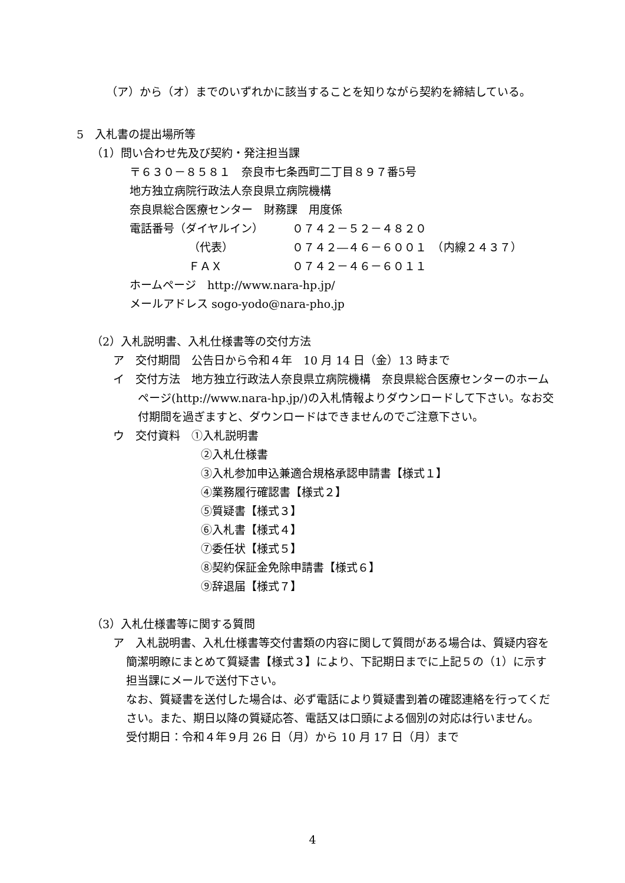（ア）から（オ）までのいずれかに該当することを知りながら契約を締結している。
5　入札書の提出場所等
（1）問い合わせ先及び契約・発注担当課
〒６３０－８５８１　奈良市七条西町二丁目８９７番5号
地方独立病院行政法人奈良県立病院機構
奈良県総合医療センター　財務課　用度係
電話番号（ダイヤルイン） ０７４２－５２－４８２０
（代表） ０７４２―４６－６００１　（内線２４３７）
ＦＡＸ ０７４２－４６－６０１１
ホームページ　http://www.nara-hp.jp/
メールアドレス sogo-yodo@nara-pho.jp
（2）入札説明書、入札仕様書等の交付方法
ア　交付期間　公告日から令和４年　10 月 14 日（金）13 時まで
イ　交付方法　地方独立行政法人奈良県立病院機構　奈良県総合医療センターのホームページ(http://www.nara-hp.jp/)の入札情報よりダウンロードして下さい。なお交付期間を過ぎますと、ダウンロードはできませんのでご注意下さい。
ウ　交付資料　①入札説明書
②入札仕様書
③入札参加申込兼適合規格承認申請書【様式１】
④業務履行確認書【様式２】
⑤質疑書【様式３】
⑥入札書【様式４】
⑦委任状【様式５】
⑧契約保証金免除申請書【様式６】
⑨辞退届【様式７】
（3）入札仕様書等に関する質問
ア　入札説明書、入札仕様書等交付書類の内容に関して質問がある場合は、質疑内容を簡潔明瞭にまとめて質疑書【様式３】により、下記期日までに上記５の（1）に示す担当課にメールで送付下さい。
なお、質疑書を送付した場合は、必ず電話により質疑書到着の確認連絡を行ってください。また、期日以降の質疑応答、電話又は口頭による個別の対応は行いません。
受付期日：令和４年９月 26 日（月）から 10 月 17 日（月）まで
4